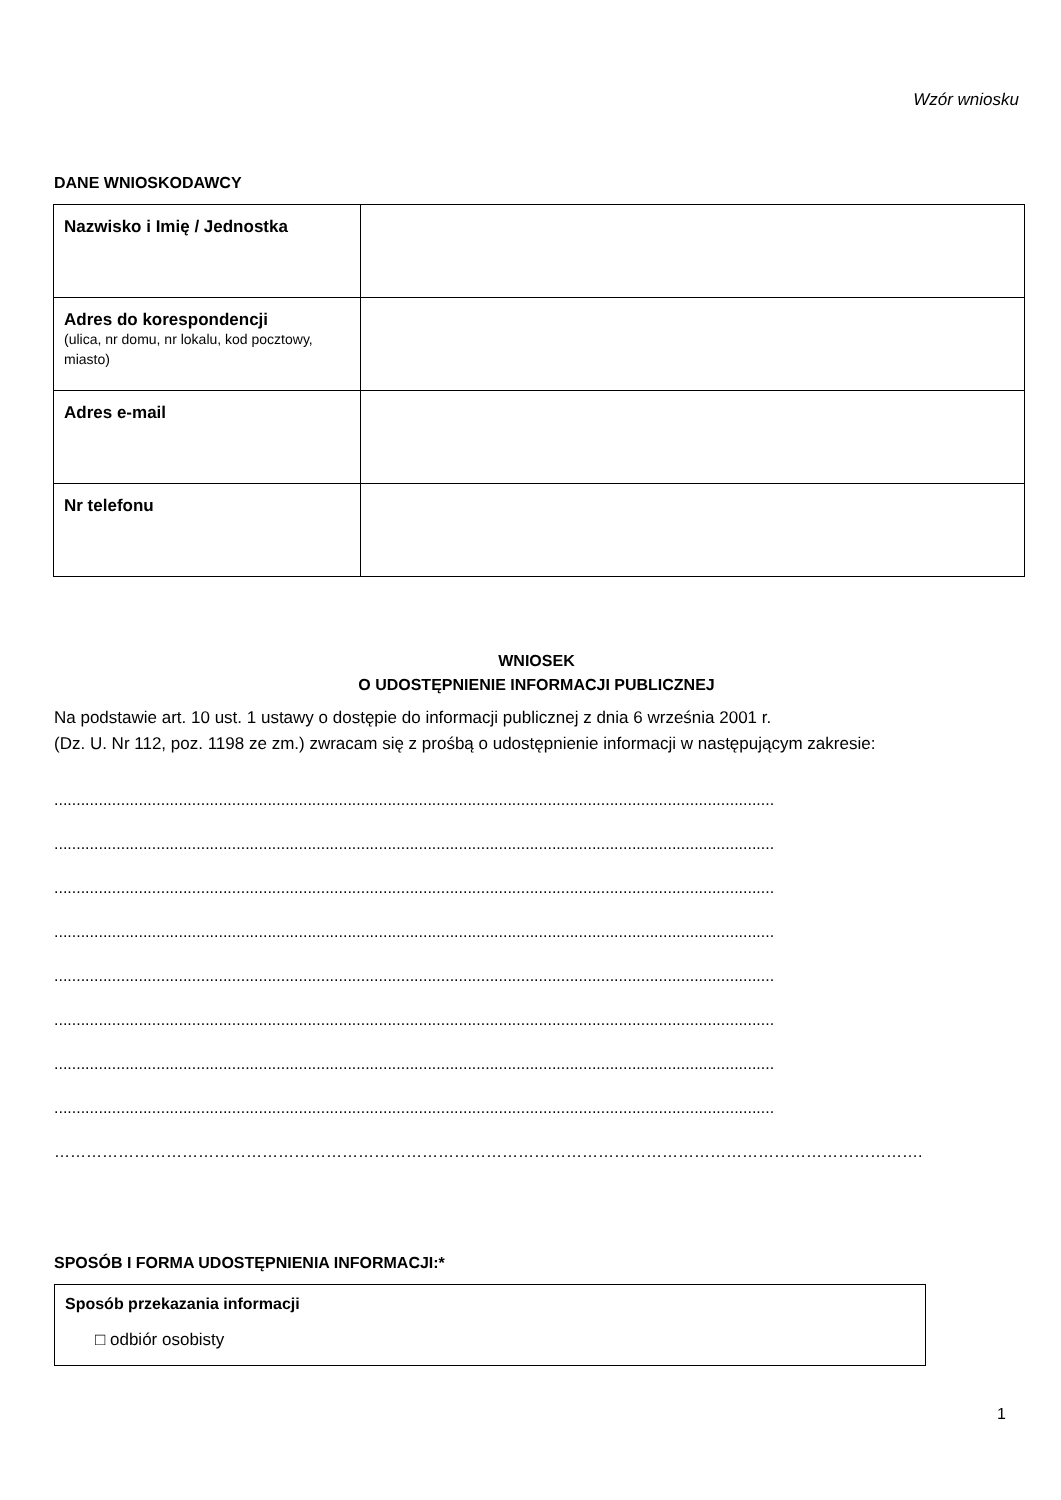Wzór wniosku
DANE WNIOSKODAWCY
| Nazwisko i Imię / Jednostka | |
| Adres do korespondencji (ulica, nr domu, nr lokalu, kod pocztowy, miasto) | |
| Adres e-mail | |
| Nr telefonu | |
WNIOSEK
O UDOSTĘPNIENIE INFORMACJI PUBLICZNEJ
Na podstawie art. 10 ust. 1 ustawy o dostępie do informacji publicznej z dnia 6 września 2001 r.
(Dz. U. Nr 112, poz. 1198 ze zm.) zwracam się z prośbą o udostępnienie informacji w następującym zakresie:
..................................................................................................................................................................
..................................................................................................................................................................
..................................................................................................................................................................
..................................................................................................................................................................
..................................................................................................................................................................
..................................................................................................................................................................
..................................................................................................................................................................
..................................................................................................................................................................
……………………………………………………………………………………………………………………………………………….
SPOSÓB I FORMA UDOSTĘPNIENIA INFORMACJI:*
Sposób przekazania informacji
□ odbiór osobisty
1